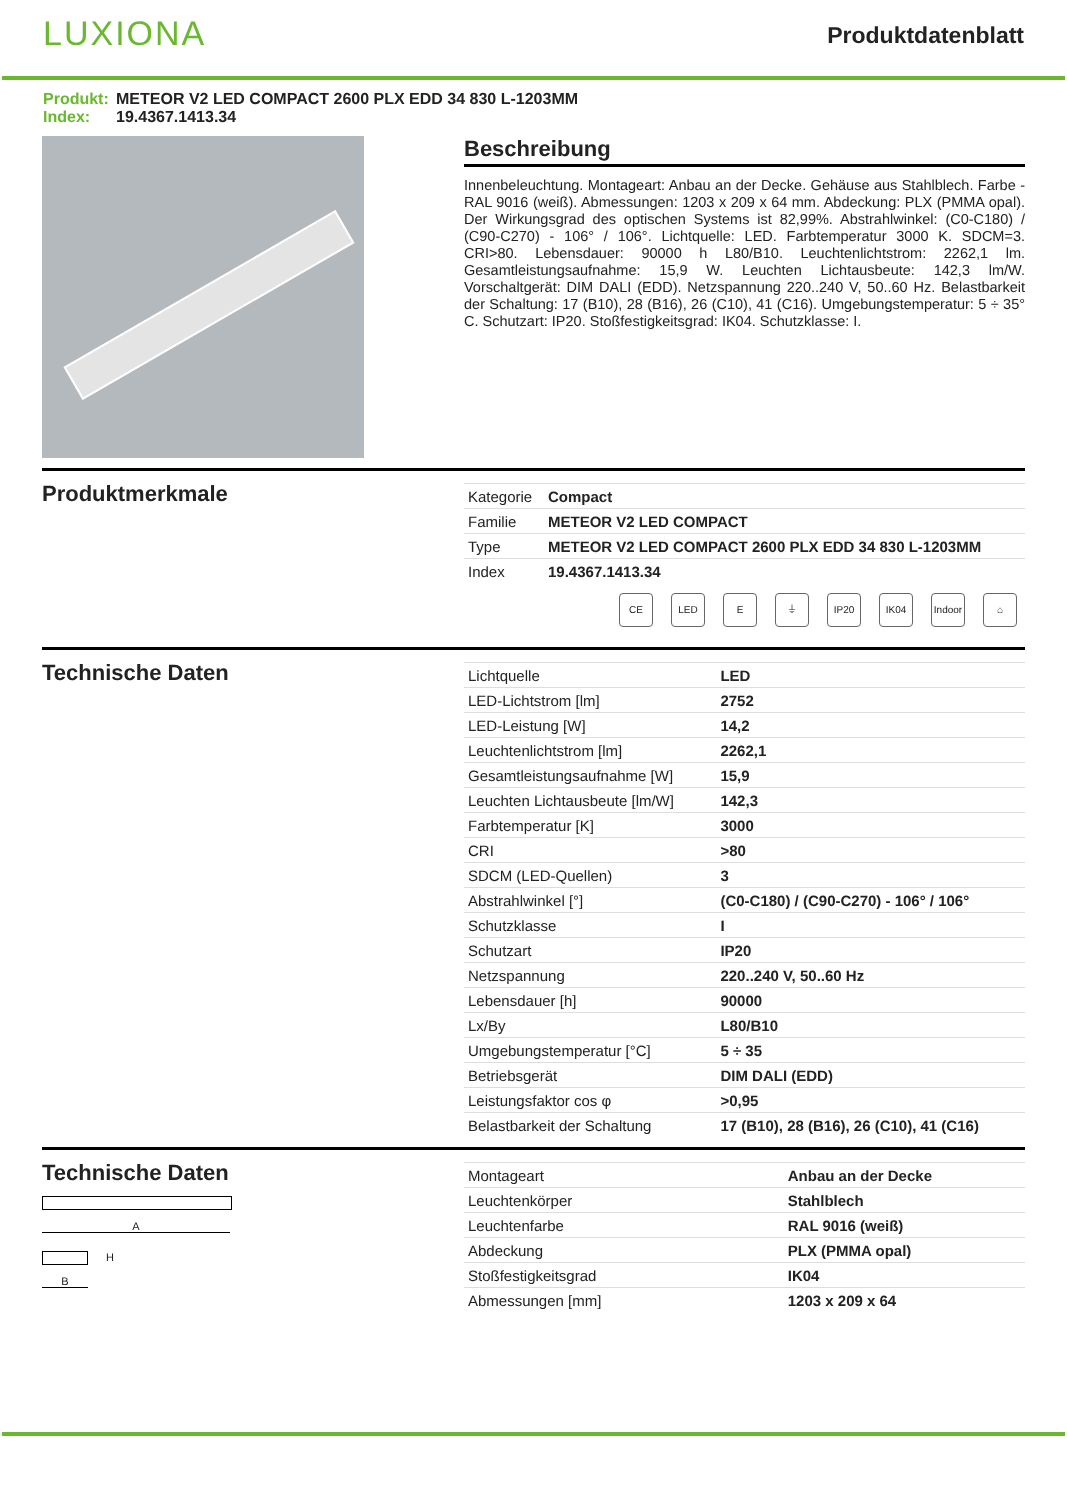LUXIONA
Produktdatenblatt
Produkt: METEOR V2 LED COMPACT 2600 PLX EDD 34 830 L-1203MM
Index: 19.4367.1413.34
Beschreibung
Innenbeleuchtung. Montageart: Anbau an der Decke. Gehäuse aus Stahlblech. Farbe - RAL 9016 (weiß). Abmessungen: 1203 x 209 x 64 mm. Abdeckung: PLX (PMMA opal). Der Wirkungsgrad des optischen Systems ist 82,99%. Abstrahlwinkel: (C0-C180) / (C90-C270) - 106° / 106°. Lichtquelle: LED. Farbtemperatur 3000 K. SDCM=3. CRI>80. Lebensdauer: 90000 h L80/B10. Leuchtenlichtstrom: 2262,1 lm. Gesamtleistungsaufnahme: 15,9 W. Leuchten Lichtausbeute: 142,3 lm/W. Vorschaltgerät: DIM DALI (EDD). Netzspannung 220..240 V, 50..60 Hz. Belastbarkeit der Schaltung: 17 (B10), 28 (B16), 26 (C10), 41 (C16). Umgebungstemperatur: 5 ÷ 35° C. Schutzart: IP20. Stoßfestigkeitsgrad: IK04. Schutzklasse: I.
Produktmerkmale
| Kategorie | Compact |
| Familie | METEOR V2 LED COMPACT |
| Type | METEOR V2 LED COMPACT 2600 PLX EDD 34 830 L-1203MM |
| Index | 19.4367.1413.34 |
CE LED E ⏚ IP20 IK04 Indoor
⌂
Technische Daten
| Lichtquelle | LED |
| LED-Lichtstrom [lm] | 2752 |
| LED-Leistung [W] | 14,2 |
| Leuchtenlichtstrom [lm] | 2262,1 |
| Gesamtleistungsaufnahme [W] | 15,9 |
| Leuchten Lichtausbeute [lm/W] | 142,3 |
| Farbtemperatur [K] | 3000 |
| CRI | >80 |
| SDCM (LED-Quellen) | 3 |
| Abstrahlwinkel [°] | (C0-C180) / (C90-C270) - 106° / 106° |
| Schutzklasse | I |
| Schutzart | IP20 |
| Netzspannung | 220..240 V, 50..60 Hz |
| Lebensdauer [h] | 90000 |
| Lx/By | L80/B10 |
| Umgebungstemperatur [°C] | 5 ÷ 35 |
| Betriebsgerät | DIM DALI (EDD) |
| Leistungsfaktor cos φ | >0,95 |
| Belastbarkeit der Schaltung | 17 (B10), 28 (B16), 26 (C10), 41 (C16) |
Technische Daten
A
H
B
| Montageart | Anbau an der Decke |
| Leuchtenkörper | Stahlblech |
| Leuchtenfarbe | RAL 9016 (weiß) |
| Abdeckung | PLX (PMMA opal) |
| Stoßfestigkeitsgrad | IK04 |
| Abmessungen [mm] | 1203 x 209 x 64 |